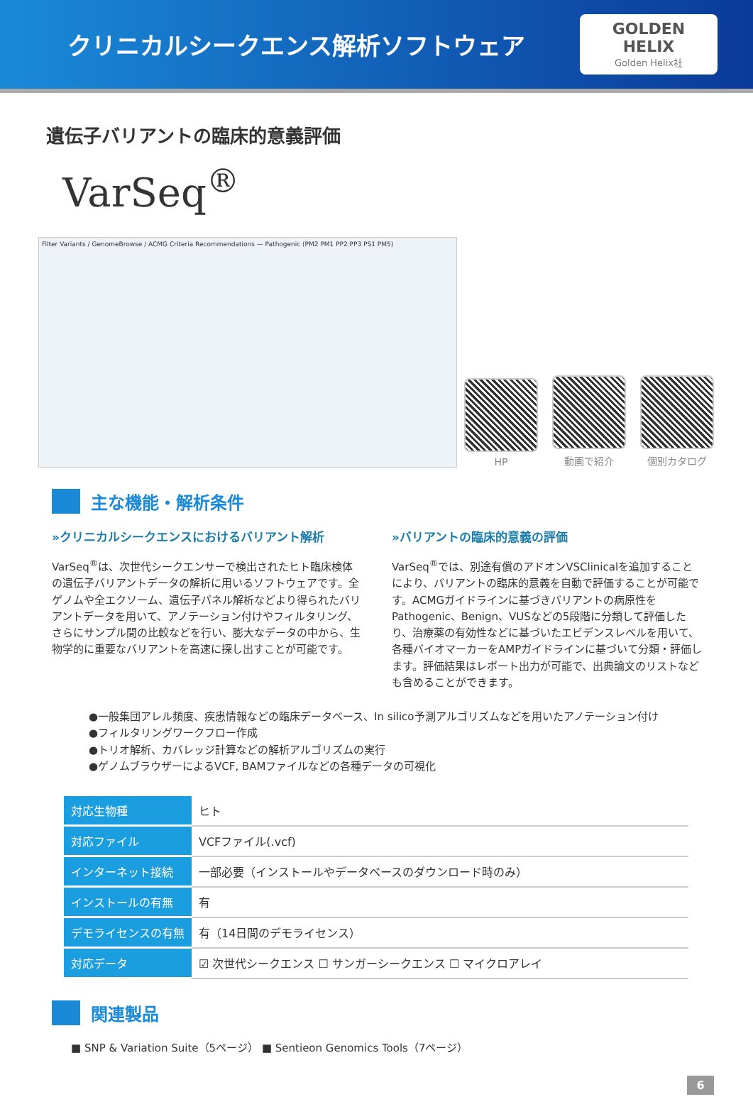クリニカルシークエンス解析ソフトウェア
GOLDEN HELIX
Golden Helix社
遺伝子バリアントの臨床的意義評価
VarSeq<sup>®</sup>
Filter Variants / GenomeBrowse / ACMG Criteria Recommendations — Pathogenic (PM2 PM1 PP2 PP3 PS1 PM5)
HP
動画で紹介
個別カタログ
主な機能・解析条件
»クリニカルシークエンスにおけるバリアント解析
VarSeq<sup>®</sup>は、次世代シークエンサーで検出されたヒト臨床検体の遺伝子バリアントデータの解析に用いるソフトウェアです。全ゲノムや全エクソーム、遺伝子パネル解析などより得られたバリアントデータを用いて、アノテーション付けやフィルタリング、さらにサンプル間の比較などを行い、膨大なデータの中から、生物学的に重要なバリアントを高速に探し出すことが可能です。
»バリアントの臨床的意義の評価
VarSeq<sup>®</sup>では、別途有償のアドオンVSClinicalを追加することにより、バリアントの臨床的意義を自動で評価することが可能です。ACMGガイドラインに基づきバリアントの病原性をPathogenic、Benign、VUSなどの5段階に分類して評価したり、治療薬の有効性などに基づいたエビデンスレベルを用いて、各種バイオマーカーをAMPガイドラインに基づいて分類・評価します。評価結果はレポート出力が可能で、出典論文のリストなども含めることができます。
●一般集団アレル頻度、疾患情報などの臨床データベース、In silico予測アルゴリズムなどを用いたアノテーション付け
●フィルタリングワークフロー作成
●トリオ解析、カバレッジ計算などの解析アルゴリズムの実行
●ゲノムブラウザーによるVCF, BAMファイルなどの各種データの可視化
| 対応生物種 | ヒト |
| 対応ファイル | VCFファイル(.vcf) |
| インターネット接続 | 一部必要（インストールやデータベースのダウンロード時のみ） |
| インストールの有無 | 有 |
| デモライセンスの有無 | 有（14日間のデモライセンス） |
| 対応データ | ☑ 次世代シークエンス ☐ サンガーシークエンス ☐ マイクロアレイ |
関連製品
■ SNP & Variation Suite（5ページ） ■ Sentieon Genomics Tools（7ページ）
6